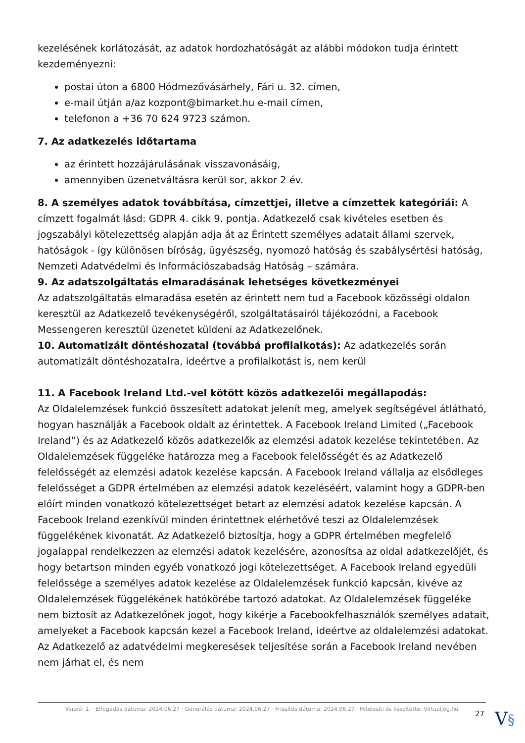kezelésének korlátozását, az adatok hordozhatóságát az alábbi módokon tudja érintett kezdeményezni:
postai úton a 6800 Hódmezővásárhely, Fári u. 32. címen,
e-mail útján a/az kozpont@bimarket.hu e-mail címen,
telefonon a +36 70 624 9723 számon.
7. Az adatkezelés időtartama
az érintett hozzájárulásának visszavonásáig,
amennyiben üzenetváltásra kerül sor, akkor 2 év.
8. A személyes adatok továbbítása, címzettjei, illetve a címzettek kategóriái: A címzett fogalmát lásd: GDPR 4. cikk 9. pontja. Adatkezelő csak kivételes esetben és jogszabályi kötelezettség alapján adja át az Érintett személyes adatait állami szervek, hatóságok - így különösen bíróság, ügyészség, nyomozó hatóság és szabálysértési hatóság, Nemzeti Adatvédelmi és Információszabadság Hatóság – számára.
9. Az adatszolgáltatás elmaradásának lehetséges következményei
Az adatszolgáltatás elmaradása esetén az érintett nem tud a Facebook közösségi oldalon keresztül az Adatkezelő tevékenységéről, szolgáltatásairól tájékozódni, a Facebook Messengeren keresztül üzenetet küldeni az Adatkezelőnek.
10. Automatizált döntéshozatal (továbbá profilalkotás): Az adatkezelés során automatizált döntéshozatalra, ideértve a profilalkotást is, nem kerül
11. A Facebook Ireland Ltd.-vel kötött közös adatkezelői megállapodás:
Az Oldalelemzések funkció összesített adatokat jelenít meg, amelyek segítségével átlátható, hogyan használják a Facebook oldalt az érintettek. A Facebook Ireland Limited („Facebook Ireland”) és az Adatkezelő közös adatkezelők az elemzési adatok kezelése tekintetében. Az Oldalelemzések függeléke határozza meg a Facebook felelősségét és az Adatkezelő felelősségét az elemzési adatok kezelése kapcsán. A Facebook Ireland vállalja az elsődleges felelősséget a GDPR értelmében az elemzési adatok kezeléséért, valamint hogy a GDPR-ben előírt minden vonatkozó kötelezettséget betart az elemzési adatok kezelése kapcsán. A Facebook Ireland ezenkívül minden érintettnek elérhetővé teszi az Oldalelemzések függelékének kivonatát. Az Adatkezelő biztosítja, hogy a GDPR értelmében megfelelő jogalappal rendelkezzen az elemzési adatok kezelésére, azonosítsa az oldal adatkezelőjét, és hogy betartson minden egyéb vonatkozó jogi kötelezettséget. A Facebook Ireland egyedüli felelőssége a személyes adatok kezelése az Oldalelemzések funkció kapcsán, kivéve az Oldalelemzések függelékének hatókörébe tartozó adatokat. Az Oldalelemzések függeléke nem biztosít az Adatkezelőnek jogot, hogy kikérje a Facebookfelhasználók személyes adatait, amelyeket a Facebook kapcsán kezel a Facebook Ireland, ideértve az oldalelemzési adatokat. Az Adatkezelő az adatvédelmi megkeresések teljesítése során a Facebook Ireland nevében nem járhat el, és nem
Verzió: 1. · Elfogadás dátuma: 2024.06.27 · Generálás dátuma: 2024.06.27 · Frissítés dátuma: 2024.06.27 · Hitelesíti és készítette: Virtualjog.hu
27 V§